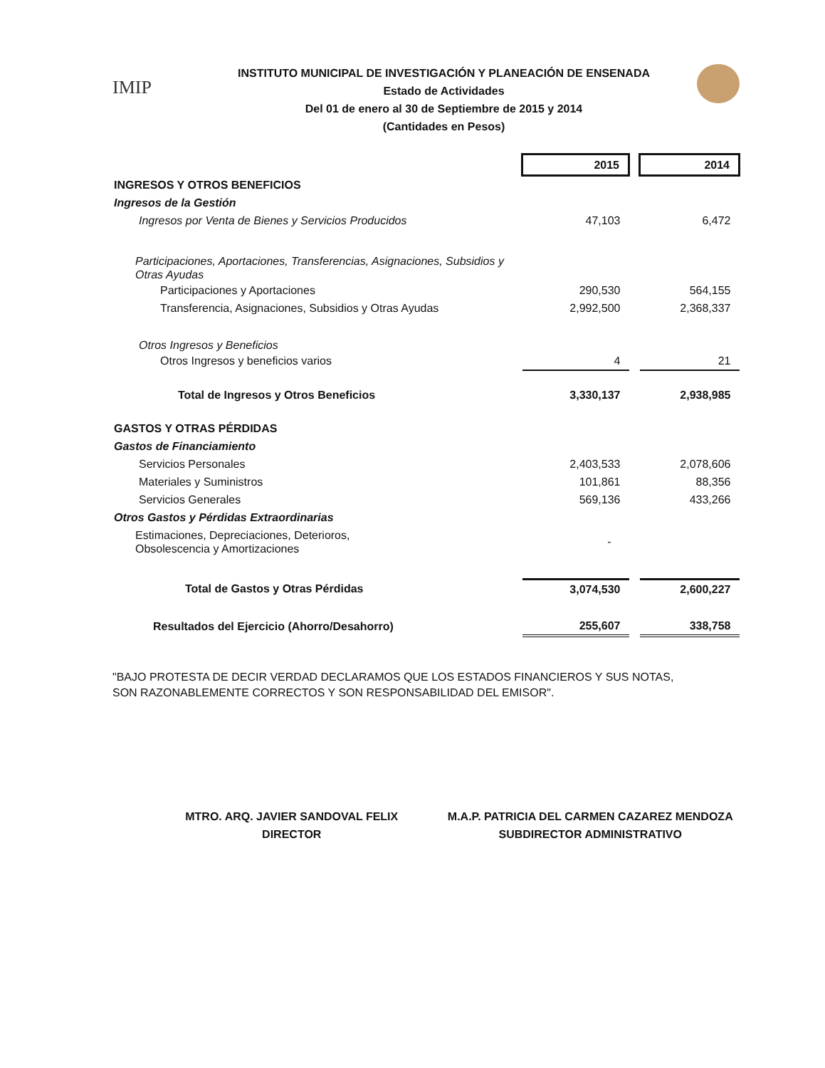IMIP
INSTITUTO MUNICIPAL DE INVESTIGACIÓN Y PLANEACIÓN DE ENSENADA
Estado de Actividades
Del 01 de enero al 30 de Septiembre de 2015 y 2014
(Cantidades en Pesos)
| | 2015 | | 2014 |
| INGRESOS Y OTROS BENEFICIOS | | | |
| Ingresos de la Gestión | | | |
| Ingresos por Venta de Bienes y Servicios Producidos | 47,103 | | 6,472 |
| Participaciones, Aportaciones, Transferencias, Asignaciones, Subsidios y Otras Ayudas | | | |
| Participaciones y Aportaciones | 290,530 | | 564,155 |
| Transferencia, Asignaciones, Subsidios y Otras Ayudas | 2,992,500 | | 2,368,337 |
| Otros Ingresos y Beneficios | | | |
| Otros Ingresos y beneficios varios | 4 | | 21 |
| Total de Ingresos y Otros Beneficios | 3,330,137 | | 2,938,985 |
| GASTOS Y OTRAS PÉRDIDAS | | | |
| Gastos de Financiamiento | | | |
| Servicios Personales | 2,403,533 | | 2,078,606 |
| Materiales y Suministros | 101,861 | | 88,356 |
| Servicios Generales | 569,136 | | 433,266 |
| Otros Gastos y Pérdidas Extraordinarias | | | |
| Estimaciones, Depreciaciones, Deterioros, Obsolescencia y Amortizaciones | - | | |
| Total de Gastos y Otras Pérdidas | 3,074,530 | | 2,600,227 |
| Resultados del Ejercicio (Ahorro/Desahorro) | 255,607 | | 338,758 |
"BAJO PROTESTA DE DECIR VERDAD DECLARAMOS QUE LOS ESTADOS FINANCIEROS Y SUS NOTAS, SON RAZONABLEMENTE CORRECTOS Y SON RESPONSABILIDAD DEL EMISOR".
MTRO. ARQ. JAVIER SANDOVAL FELIX
DIRECTOR
M.A.P. PATRICIA DEL CARMEN CAZAREZ MENDOZA
SUBDIRECTOR ADMINISTRATIVO